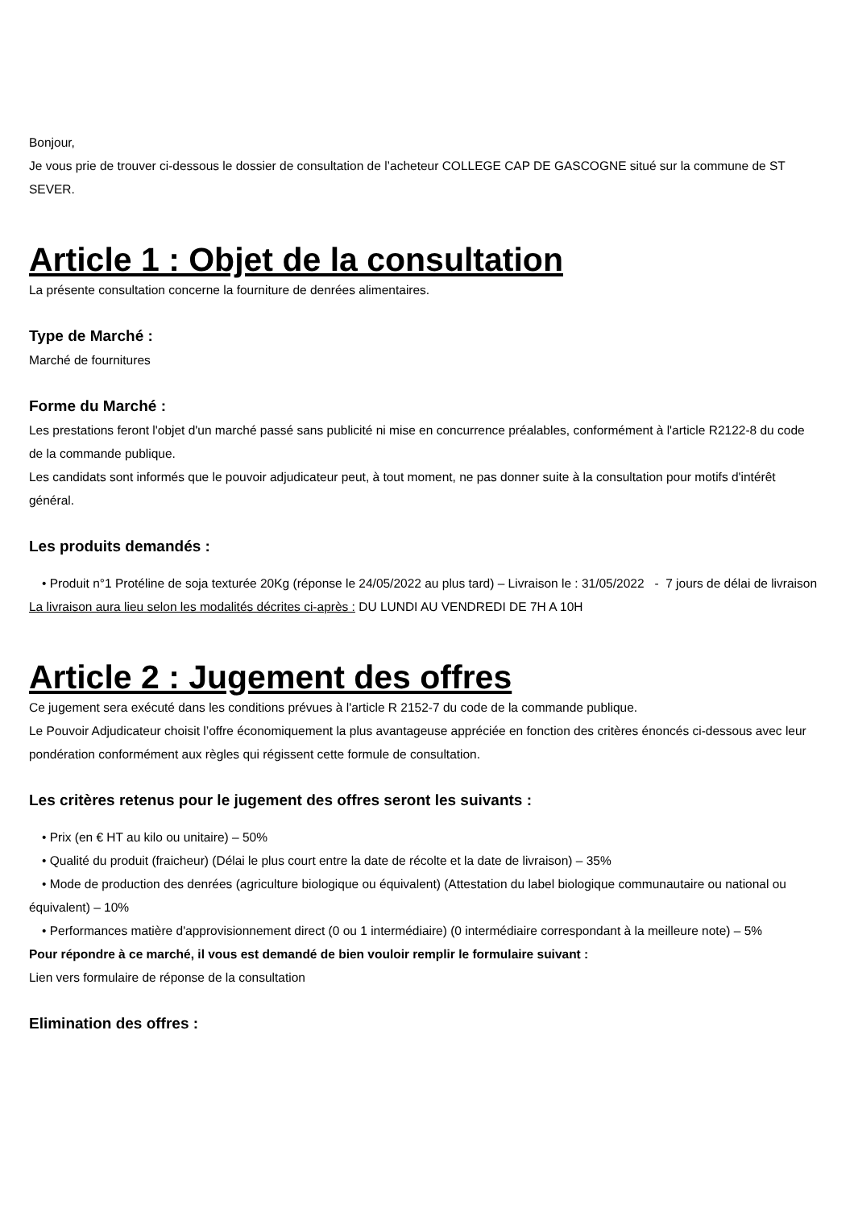Bonjour,
Je vous prie de trouver ci-dessous le dossier de consultation de l’acheteur COLLEGE CAP DE GASCOGNE situé sur la commune de ST SEVER.
Article 1 : Objet de la consultation
La présente consultation concerne la fourniture de denrées alimentaires.
Type de Marché :
Marché de fournitures
Forme du Marché :
Les prestations feront l'objet d'un marché passé sans publicité ni mise en concurrence préalables, conformément à l'article R2122-8 du code de la commande publique.
Les candidats sont informés que le pouvoir adjudicateur peut, à tout moment, ne pas donner suite à la consultation pour motifs d'intérêt général.
Les produits demandés :
• Produit n°1 Protéline de soja texturée 20Kg (réponse le 24/05/2022 au plus tard) – Livraison le : 31/05/2022 - 7 jours de délai de livraison
La livraison aura lieu selon les modalités décrites ci-après : DU LUNDI AU VENDREDI DE 7H A 10H
Article 2 : Jugement des offres
Ce jugement sera exécuté dans les conditions prévues à l'article R 2152-7 du code de la commande publique.
Le Pouvoir Adjudicateur choisit l’offre économiquement la plus avantageuse appréciée en fonction des critères énoncés ci-dessous avec leur pondération conformément aux règles qui régissent cette formule de consultation.
Les critères retenus pour le jugement des offres seront les suivants :
• Prix (en € HT au kilo ou unitaire) – 50%
• Qualité du produit (fraicheur) (Délai le plus court entre la date de récolte et la date de livraison) – 35%
• Mode de production des denrées (agriculture biologique ou équivalent) (Attestation du label biologique communautaire ou national ou équivalent) – 10%
• Performances matière d'approvisionnement direct (0 ou 1 intermédiaire) (0 intermédiaire correspondant à la meilleure note) – 5%
Pour répondre à ce marché, il vous est demandé de bien vouloir remplir le formulaire suivant :
Lien vers formulaire de réponse de la consultation
Elimination des offres :